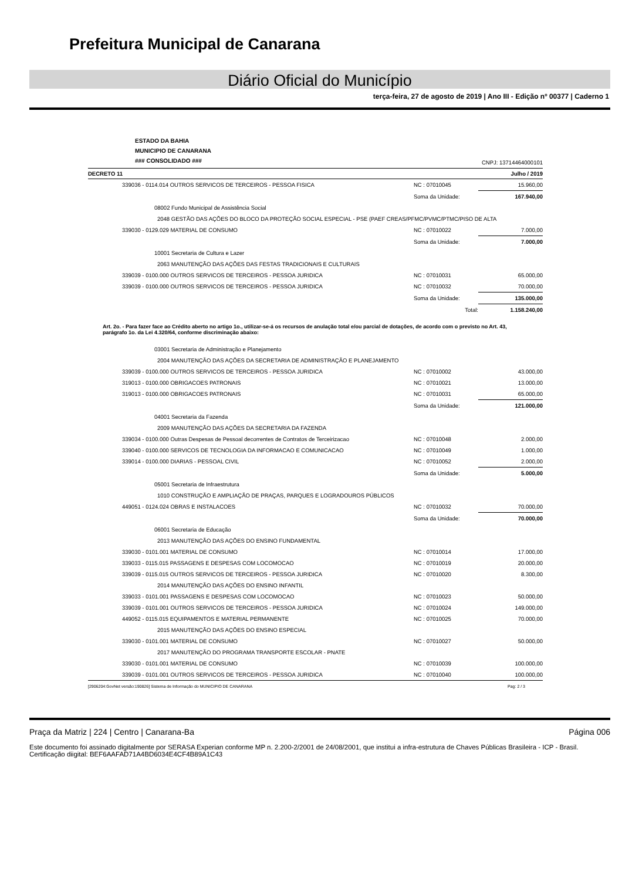Prefeitura Municipal de Canarana
Diário Oficial do Município
terça-feira, 27 de agosto de 2019 | Ano III - Edição nº 00377 | Caderno 1
ESTADO DA BAHIA
MUNICIPIO DE CANARANA
### CONSOLIDADO ###
CNPJ: 13714464000101
DECRETO 11 Julho / 2019
| | 339036 - 0114.014 OUTROS SERVICOS DE TERCEIROS - PESSOA FISICA | NC : 07010045 | 15.960,00 |
| | | Soma da Unidade: | 167.940,00 |
| | 08002 Fundo Municipal de Assistência Social | | |
| | 2048 GESTÃO DAS AÇÕES DO BLOCO DA PROTEÇÃO SOCIAL ESPECIAL - PSE (PAEF CREAS/PFMC/PVMC/PTMC/PISO DE ALTA | | |
| | 339030 - 0129.029 MATERIAL DE CONSUMO | NC : 07010022 | 7.000,00 |
| | | Soma da Unidade: | 7.000,00 |
| | 10001 Secretaria de Cultura e Lazer | | |
| | 2063 MANUTENÇÃO DAS AÇÕES DAS FESTAS TRADICIONAIS E CULTURAIS | | |
| | 339039 - 0100.000 OUTROS SERVICOS DE TERCEIROS - PESSOA JURIDICA | NC : 07010031 | 65.000,00 |
| | 339039 - 0100.000 OUTROS SERVICOS DE TERCEIROS - PESSOA JURIDICA | NC : 07010032 | 70.000,00 |
| | | Soma da Unidade: | 135.000,00 |
| | | Total: | 1.158.240,00 |
Art. 2o. - Para fazer face ao Crédito aberto no artigo 1o., utilizar-se-á os recursos de anulação total e/ou parcial de dotações, de acordo com o previsto no Art. 43, parágrafo 1o. da Lei 4.320/64, conforme discriminação abaixo:
| | 03001 Secretaria de Administração e Planejamento | | |
| | 2004 MANUTENÇÃO DAS AÇÕES DA SECRETARIA DE ADMINISTRAÇÃO E PLANEJAMENTO | | |
| | 339039 - 0100.000 OUTROS SERVICOS DE TERCEIROS - PESSOA JURIDICA | NC : 07010002 | 43.000,00 |
| | 319013 - 0100.000 OBRIGACOES PATRONAIS | NC : 07010021 | 13.000,00 |
| | 319013 - 0100.000 OBRIGACOES PATRONAIS | NC : 07010031 | 65.000,00 |
| | | Soma da Unidade: | 121.000,00 |
| | 04001 Secretaria da Fazenda | | |
| | 2009 MANUTENÇÃO DAS AÇÕES DA SECRETARIA DA FAZENDA | | |
| | 339034 - 0100.000 Outras Despesas de Pessoal decorrentes de Contratos de Terceirizacao | NC : 07010048 | 2.000,00 |
| | 339040 - 0100.000 SERVICOS DE TECNOLOGIA DA INFORMACAO E COMUNICACAO | NC : 07010049 | 1.000,00 |
| | 339014 - 0100.000 DIARIAS - PESSOAL CIVIL | NC : 07010052 | 2.000,00 |
| | | Soma da Unidade: | 5.000,00 |
| | 05001 Secretaria de Infraestrutura | | |
| | 1010 CONSTRUÇÃO E AMPLIAÇÃO DE PRAÇAS, PARQUES E LOGRADOUROS PÚBLICOS | | |
| | 449051 - 0124.024 OBRAS E INSTALACOES | NC : 07010032 | 70.000,00 |
| | | Soma da Unidade: | 70.000,00 |
| | 06001 Secretaria de Educação | | |
| | 2013 MANUTENÇÃO DAS AÇÕES DO ENSINO FUNDAMENTAL | | |
| | 339030 - 0101.001 MATERIAL DE CONSUMO | NC : 07010014 | 17.000,00 |
| | 339033 - 0115.015 PASSAGENS E DESPESAS COM LOCOMOCAO | NC : 07010019 | 20.000,00 |
| | 339039 - 0115.015 OUTROS SERVICOS DE TERCEIROS - PESSOA JURIDICA | NC : 07010020 | 8.300,00 |
| | 2014 MANUTENÇÃO DAS AÇÕES DO ENSINO INFANTIL | | |
| | 339033 - 0101.001 PASSAGENS E DESPESAS COM LOCOMOCAO | NC : 07010023 | 50.000,00 |
| | 339039 - 0101.001 OUTROS SERVICOS DE TERCEIROS - PESSOA JURIDICA | NC : 07010024 | 149.000,00 |
| | 449052 - 0115.015 EQUIPAMENTOS E MATERIAL PERMANENTE | NC : 07010025 | 70.000,00 |
| | 2015 MANUTENÇÃO DAS AÇÕES DO ENSINO ESPECIAL | | |
| | 339030 - 0101.001 MATERIAL DE CONSUMO | NC : 07010027 | 50.000,00 |
| | 2017 MANUTENÇÃO DO PROGRAMA TRANSPORTE ESCOLAR - PNATE | | |
| | 339030 - 0101.001 MATERIAL DE CONSUMO | NC : 07010039 | 100.000,00 |
| | 339039 - 0101.001 OUTROS SERVICOS DE TERCEIROS - PESSOA JURIDICA | NC : 07010040 | 100.000,00 |
[2906204:GovNet versão:190826] Sistema de Informação do MUNICIPIO DE CANARANA Pag: 2 / 3
Praça da Matriz | 224 | Centro | Canarana-Ba Página 006
Este documento foi assinado digitalmente por SERASA Experian conforme MP n. 2.200-2/2001 de 24/08/2001, que institui a infra-estrutura de Chaves Públicas Brasileira - ICP - Brasil. Certificação diigital: BEF6AAFAD71A4BD6034E4CF4B89A1C43